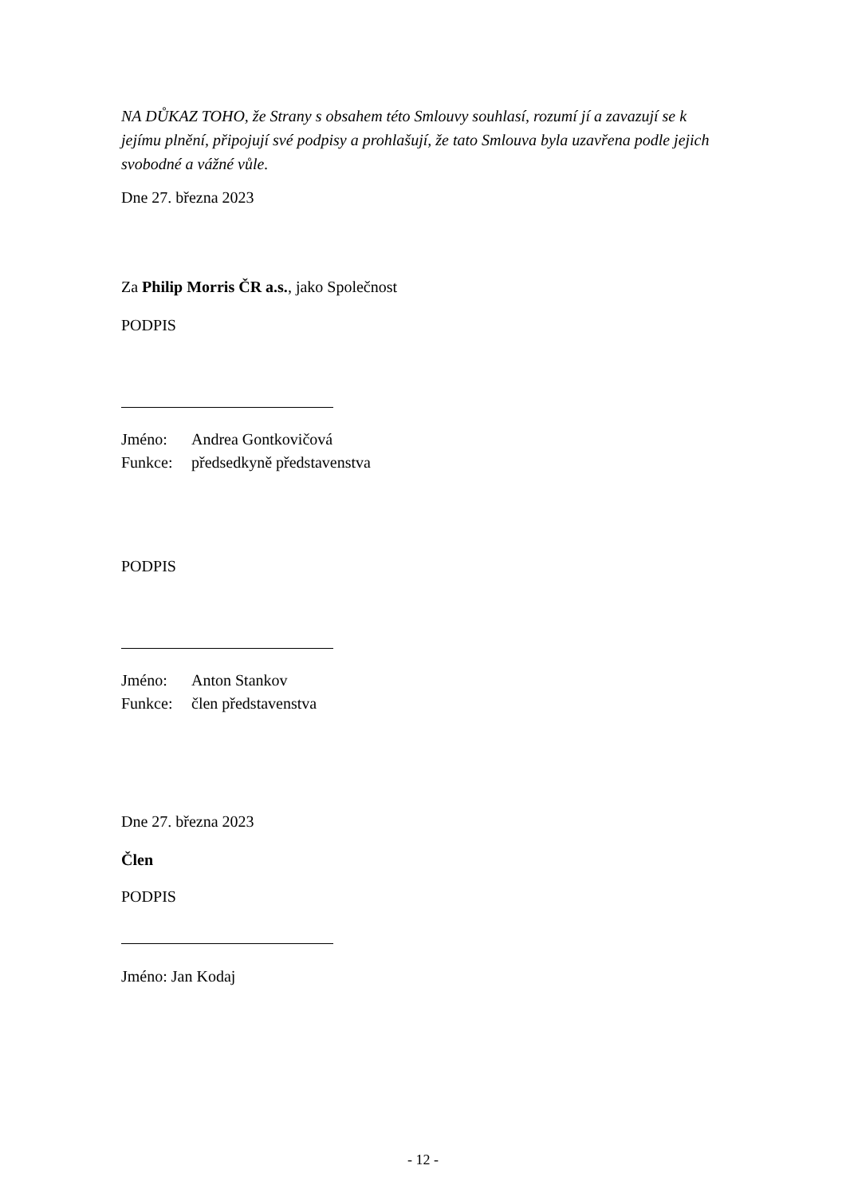NA DŮKAZ TOHO, že Strany s obsahem této Smlouvy souhlasí, rozumí jí a zavazují se k jejímu plnění, připojují své podpisy a prohlašují, že tato Smlouva byla uzavřena podle jejich svobodné a vážné vůle.
Dne 27. března 2023
Za Philip Morris ČR a.s., jako Společnost
PODPIS
Jméno: Andrea Gontkovičová
Funkce: předsedkyně představenstva
PODPIS
Jméno: Anton Stankov
Funkce: člen představenstva
Dne 27. března 2023
Člen
PODPIS
Jméno: Jan Kodaj
- 12 -